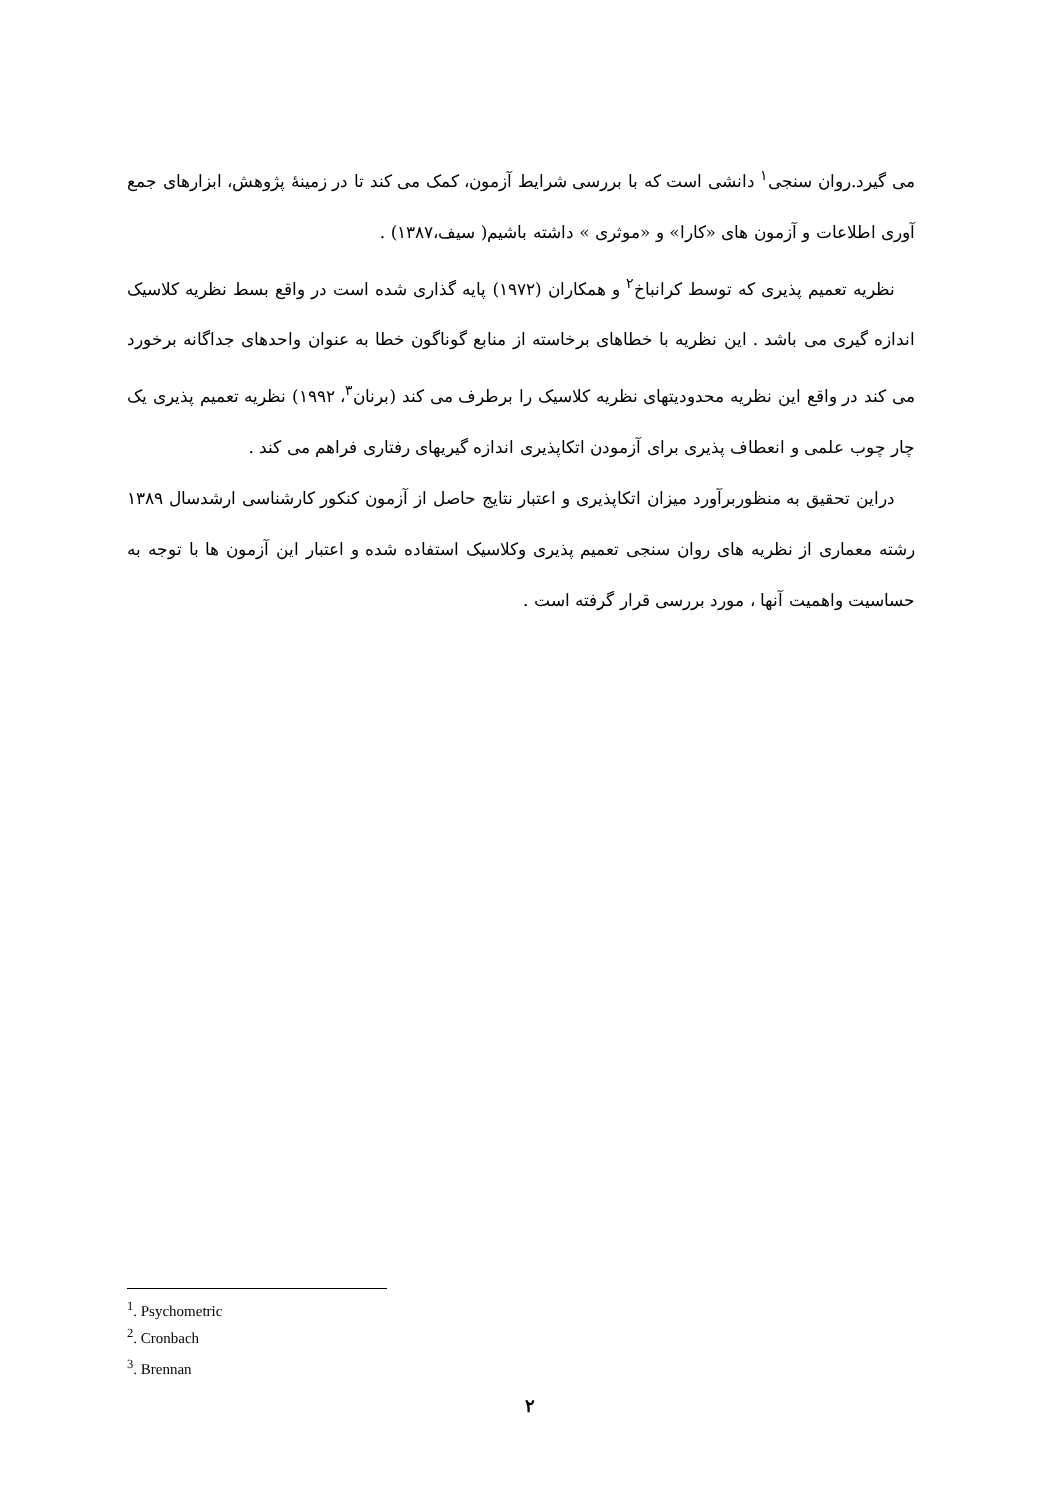می گیرد.روان سنجی<sup>۱</sup> دانشی است که با بررسی شرایط آزمون، کمک می کند تا در زمینهٔ پژوهش، ابزارهای جمع آوری اطلاعات و آزمون های «کارا» و «موثری » داشته باشیم( سیف،۱۳۸۷) .
نظریه تعمیم پذیری که توسط کرانباخ<sup>۲</sup> و همکاران (۱۹۷۲) پایه گذاری شده است در واقع بسط نظریه کلاسیک اندازه گیری می باشد . این نظریه با خطاهای برخاسته از منابع گوناگون خطا به عنوان واحدهای جداگانه برخورد می کند در واقع این نظریه محدودیتهای نظریه کلاسیک را برطرف می کند (برنان<sup>۳</sup>، ۱۹۹۲) نظریه تعمیم پذیری یک چار چوب علمی و انعطاف پذیری برای آزمودن اتکاپذیری اندازه گیریهای رفتاری فراهم می کند .
دراین تحقیق به منظوربرآورد میزان اتکاپذیری و اعتبار نتایج حاصل از آزمون کنکور کارشناسی ارشدسال ۱۳۸۹ رشته معماری از نظریه های روان سنجی تعمیم پذیری وکلاسیک استفاده شده و اعتبار این آزمون ها با توجه به حساسیت واهمیت آنها ، مورد بررسی قرار گرفته است .
<sup>1</sup>. Psychometric
<sup>2</sup>. Cronbach
<sup>3</sup>. Brennan
۲